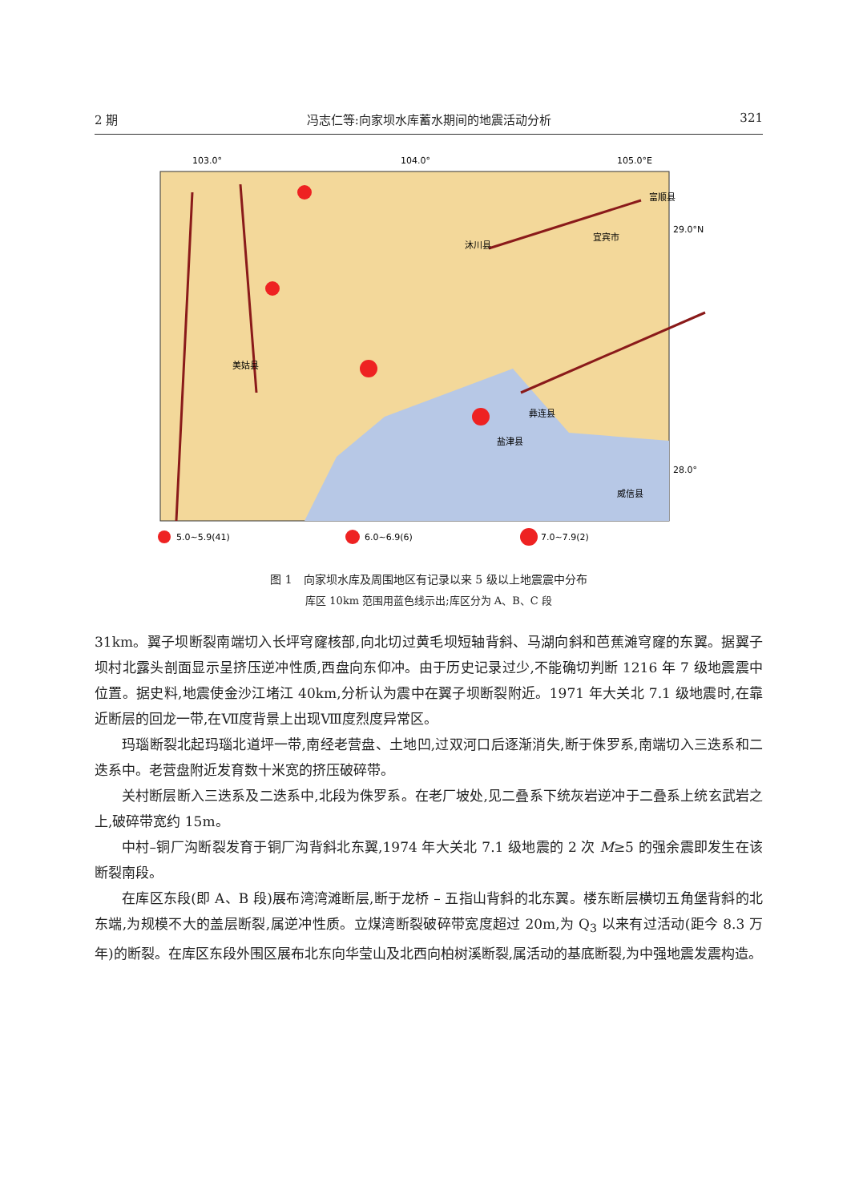2 期 冯志仁等:向家坝水库蓄水期间的地震活动分析 321
103.0°
104.0°
105.0°E
29.0°N
28.0°
沐川县
宜宾市
富顺县
美姑县
盐津县
威信县
彝连县
5.0~5.9(41)
6.0~6.9(6)
7.0~7.9(2)
图 1　向家坝水库及周围地区有记录以来 5 级以上地震震中分布
库区 10km 范围用蓝色线示出;库区分为 A、B、C 段
31km。翼子坝断裂南端切入长坪穹窿核部,向北切过黄毛坝短轴背斜、马湖向斜和芭蕉滩穹窿的东翼。据翼子坝村北露头剖面显示呈挤压逆冲性质,西盘向东仰冲。由于历史记录过少,不能确切判断 1216 年 7 级地震震中位置。据史料,地震使金沙江堵江 40km,分析认为震中在翼子坝断裂附近。1971 年大关北 7.1 级地震时,在靠近断层的回龙一带,在Ⅶ度背景上出现Ⅷ度烈度异常区。
玛瑙断裂北起玛瑙北道坪一带,南经老营盘、土地凹,过双河口后逐渐消失,断于侏罗系,南端切入三迭系和二迭系中。老营盘附近发育数十米宽的挤压破碎带。
关村断层断入三迭系及二迭系中,北段为侏罗系。在老厂坡处,见二叠系下统灰岩逆冲于二叠系上统玄武岩之上,破碎带宽约 15m。
中村–铜厂沟断裂发育于铜厂沟背斜北东翼,1974 年大关北 7.1 级地震的 2 次 M≥5 的强余震即发生在该断裂南段。
在库区东段(即 A、B 段)展布湾湾滩断层,断于龙桥 – 五指山背斜的北东翼。楼东断层横切五角堡背斜的北东端,为规模不大的盖层断裂,属逆冲性质。立煤湾断裂破碎带宽度超过 20m,为 Q<sub>3</sub> 以来有过活动(距今 8.3 万年)的断裂。在库区东段外围区展布北东向华莹山及北西向柏树溪断裂,属活动的基底断裂,为中强地震发震构造。